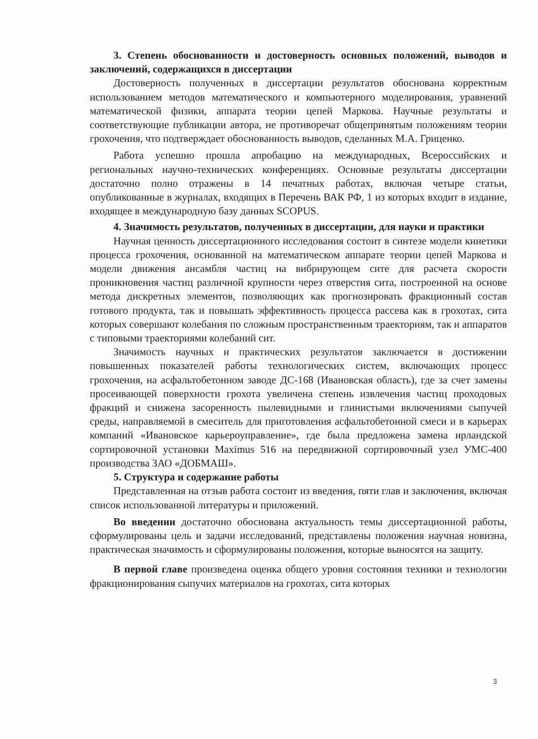3. Степень обоснованности и достоверность основных положений, выводов и заключений, содержащихся в диссертации
Достоверность полученных в диссертации результатов обоснована корректным использованием методов математического и компьютерного моделирования, уравнений математической физики, аппарата теории цепей Маркова. Научные результаты и соответствующие публикации автора, не противоречат общепринятым положениям теории грохочения, что подтверждает обоснованность выводов, сделанных М.А. Гриценко.
Работа успешно прошла апробацию на международных, Всероссийских и региональных научно-технических конференциях. Основные результаты диссертации достаточно полно отражены в 14 печатных работах, включая четыре статьи, опубликованные в журналах, входящих в Перечень ВАК РФ, 1 из которых входит в издание, входящее в международную базу данных SCOPUS.
4. Значимость результатов, полученных в диссертации, для науки и практики
Научная ценность диссертационного исследования состоит в синтезе модели кинетики процесса грохочения, основанной на математическом аппарате теории цепей Маркова и модели движения ансамбля частиц на вибрирующем сите для расчета скорости проникновения частиц различной крупности через отверстия сита, построенной на основе метода дискретных элементов, позволяющих как прогнозировать фракционный состав готового продукта, так и повышать эффективность процесса рассева как в грохотах, сита которых совершают колебания по сложным пространственным траекториям, так и аппаратов с типовыми траекториями колебаний сит.
Значимость научных и практических результатов заключается в достижении повышенных показателей работы технологических систем, включающих процесс грохочения, на асфальтобетонном заводе ДС-168 (Ивановская область), где за счет замены просеивающей поверхности грохота увеличена степень извлечения частиц проходовых фракций и снижена засоренность пылевидными и глинистыми включениями сыпучей среды, направляемой в смеситель для приготовления асфальтобетонной смеси и в карьерах компаний «Ивановское карьероуправление», где была предложена замена ирландской сортировочной установки Maximus 516 на передвижной сортировочный узел УМС-400 производства ЗАО «ДОБМАШ».
5. Структура и содержание работы
Представленная на отзыв работа состоит из введения, пяти глав и заключения, включая список использованной литературы и приложений.
Во введении достаточно обоснована актуальность темы диссертационной работы, сформулированы цель и задачи исследований, представлены положения научная новизна, практическая значимость и сформулированы положения, которые выносятся на защиту.
В первой главе произведена оценка общего уровня состояния техники и технологии фракционирования сыпучих материалов на грохотах, сита которых
3